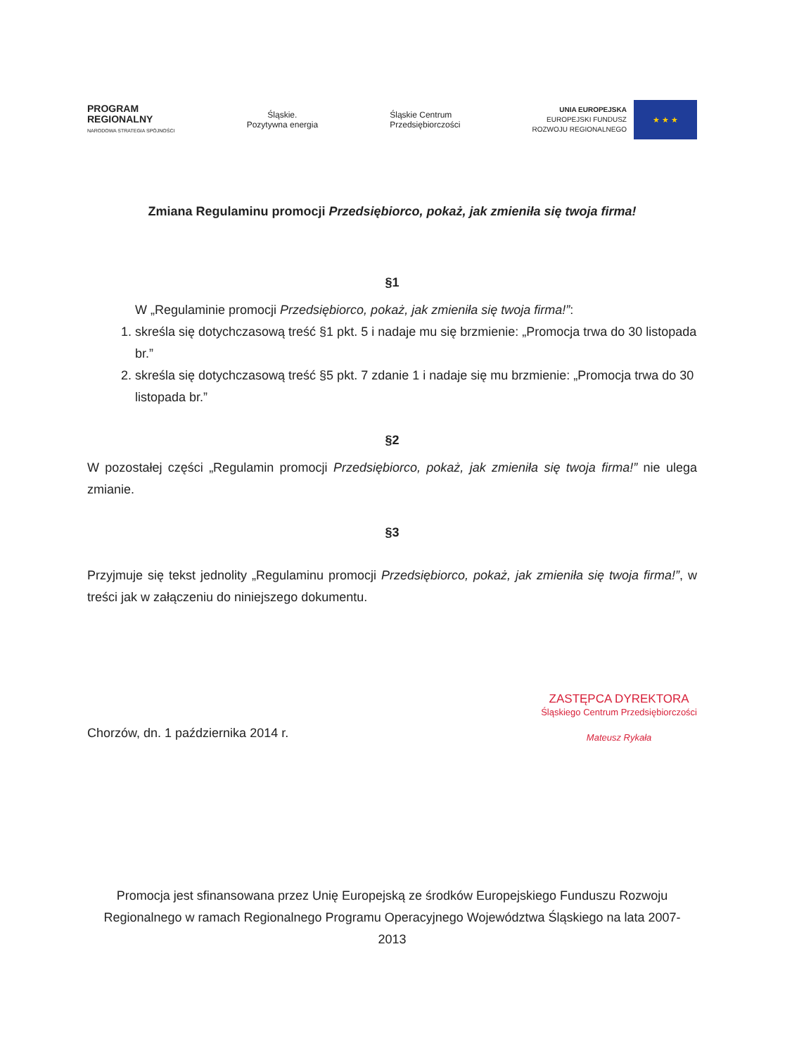PROGRAM
REGIONALNY
NARODOWA STRATEGIA SPÓJNOŚCI
Śląskie.
Pozytywna energia
Śląskie Centrum
Przedsiębiorczości
UNIA EUROPEJSKA
EUROPEJSKI FUNDUSZ
ROZWOJU REGIONALNEGO
★ ★ ★
Zmiana Regulaminu promocji Przedsiębiorco, pokaż, jak zmieniła się twoja firma!
§1
W „Regulaminie promocji Przedsiębiorco, pokaż, jak zmieniła się twoja firma!”:
1. skreśla się dotychczasową treść §1 pkt. 5 i nadaje mu się brzmienie: „Promocja trwa do 30 listopada br.”
2. skreśla się dotychczasową treść §5 pkt. 7 zdanie 1 i nadaje się mu brzmienie: „Promocja trwa do 30 listopada br.”
§2
W pozostałej części „Regulamin promocji Przedsiębiorco, pokaż, jak zmieniła się twoja firma!” nie ulega zmianie.
§3
Przyjmuje się tekst jednolity „Regulaminu promocji Przedsiębiorco, pokaż, jak zmieniła się twoja firma!”, w treści jak w załączeniu do niniejszego dokumentu.
Chorzów, dn. 1 października 2014 r.
ZASTĘPCA DYREKTORA
Śląskiego Centrum Przedsiębiorczości
Mateusz Rykała
Promocja jest sfinansowana przez Unię Europejską ze środków Europejskiego Funduszu Rozwoju Regionalnego w ramach Regionalnego Programu Operacyjnego Województwa Śląskiego na lata 2007-2013